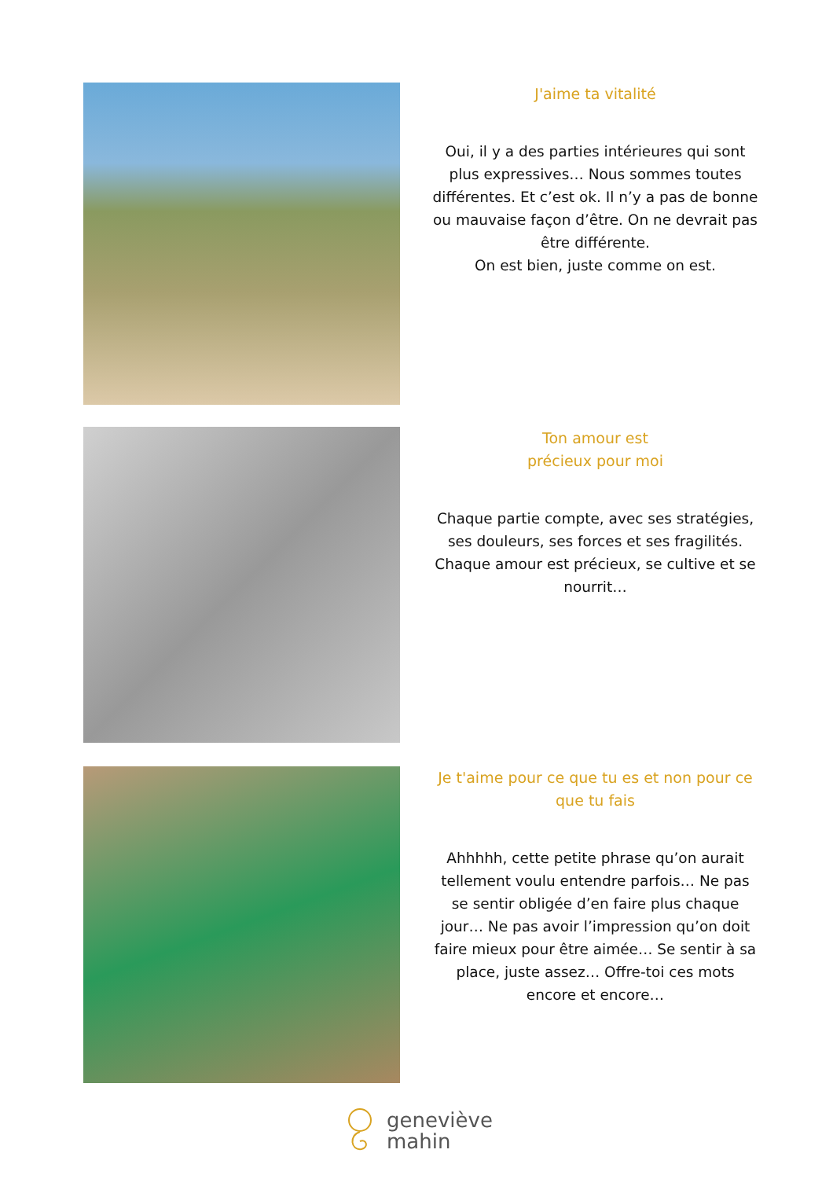J'aime ta vitalité
Oui, il y a des parties intérieures qui sont plus expressives… Nous sommes toutes différentes. Et c’est ok. Il n’y a pas de bonne ou mauvaise façon d’être. On ne devrait pas être différente.
On est bien, juste comme on est.
Ton amour est
précieux pour moi
Chaque partie compte, avec ses stratégies, ses douleurs, ses forces et ses fragilités. Chaque amour est précieux, se cultive et se nourrit…
Je t'aime pour ce que tu es et non pour ce que tu fais
Ahhhhh, cette petite phrase qu’on aurait tellement voulu entendre parfois… Ne pas se sentir obligée d’en faire plus chaque jour… Ne pas avoir l’impression qu’on doit faire mieux pour être aimée… Se sentir à sa place, juste assez… Offre-toi ces mots encore et encore…
geneviève
mahin